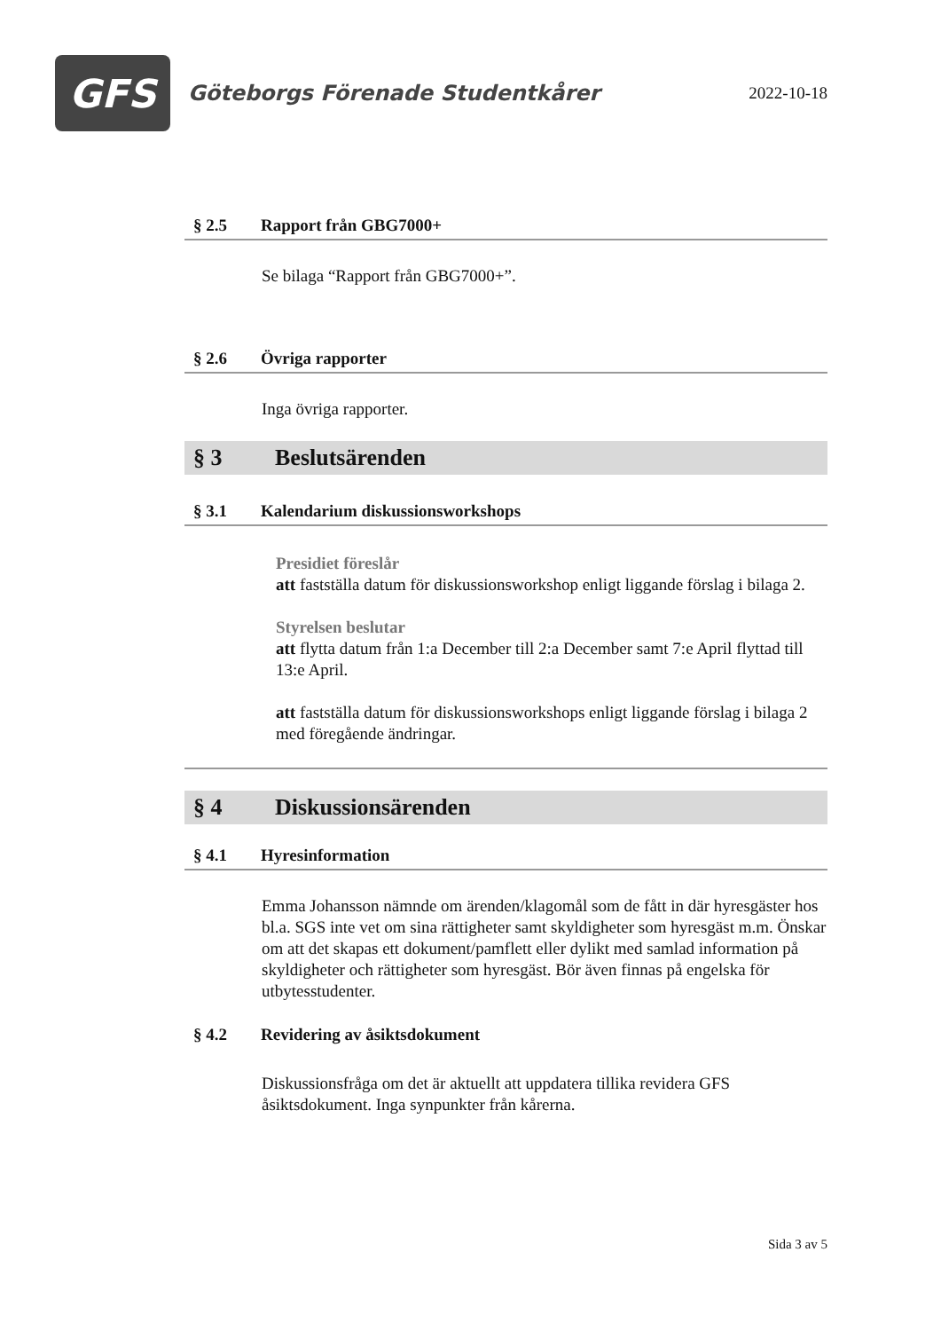GFS
Göteborgs Förenade Studentkårer
2022-10-18
§ 2.5 Rapport från GBG7000+
Se bilaga “Rapport från GBG7000+”.
§ 2.6 Övriga rapporter
Inga övriga rapporter.
§ 3 Beslutsärenden
§ 3.1 Kalendarium diskussionsworkshops
Presidiet föreslår
att fastställa datum för diskussionsworkshop enligt liggande förslag i bilaga 2.
Styrelsen beslutar
att flytta datum från 1:a December till 2:a December samt 7:e April flyttad till 13:e April.
att fastställa datum för diskussionsworkshops enligt liggande förslag i bilaga 2 med föregående ändringar.
§ 4 Diskussionsärenden
§ 4.1 Hyresinformation
Emma Johansson nämnde om ärenden/klagomål som de fått in där hyresgäster hos bl.a. SGS inte vet om sina rättigheter samt skyldigheter som hyresgäst m.m. Önskar om att det skapas ett dokument/pamflett eller dylikt med samlad information på skyldigheter och rättigheter som hyresgäst. Bör även finnas på engelska för utbytesstudenter.
§ 4.2 Revidering av åsiktsdokument
Diskussionsfråga om det är aktuellt att uppdatera tillika revidera GFS åsiktsdokument. Inga synpunkter från kårerna.
Sida 3 av 5